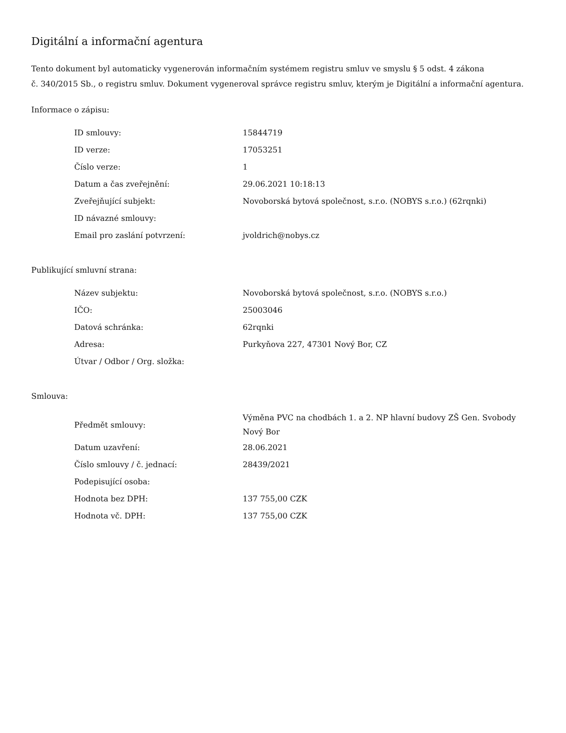Digitální a informační agentura
Tento dokument byl automaticky vygenerován informačním systémem registru smluv ve smyslu § 5 odst. 4 zákona
č. 340/2015 Sb., o registru smluv. Dokument vygeneroval správce registru smluv, kterým je Digitální a informační agentura.
Informace o zápisu:
| ID smlouvy: | 15844719 |
| ID verze: | 17053251 |
| Číslo verze: | 1 |
| Datum a čas zveřejnění: | 29.06.2021 10:18:13 |
| Zveřejňující subjekt: | Novoborská bytová společnost, s.r.o. (NOBYS s.r.o.) (62rqnki) |
| ID návazné smlouvy: | |
| Email pro zaslání potvrzení: | jvoldrich@nobys.cz |
Publikující smluvní strana:
| Název subjektu: | Novoborská bytová společnost, s.r.o. (NOBYS s.r.o.) |
| IČO: | 25003046 |
| Datová schránka: | 62rqnki |
| Adresa: | Purkyňova 227, 47301 Nový Bor, CZ |
| Útvar / Odbor / Org. složka: | |
Smlouva:
| Předmět smlouvy: | Výměna PVC na chodbách 1. a 2. NP hlavní budovy ZŠ Gen. Svobody Nový Bor |
| Datum uzavření: | 28.06.2021 |
| Číslo smlouvy / č. jednací: | 28439/2021 |
| Podepisující osoba: | |
| Hodnota bez DPH: | 137 755,00 CZK |
| Hodnota vč. DPH: | 137 755,00 CZK |